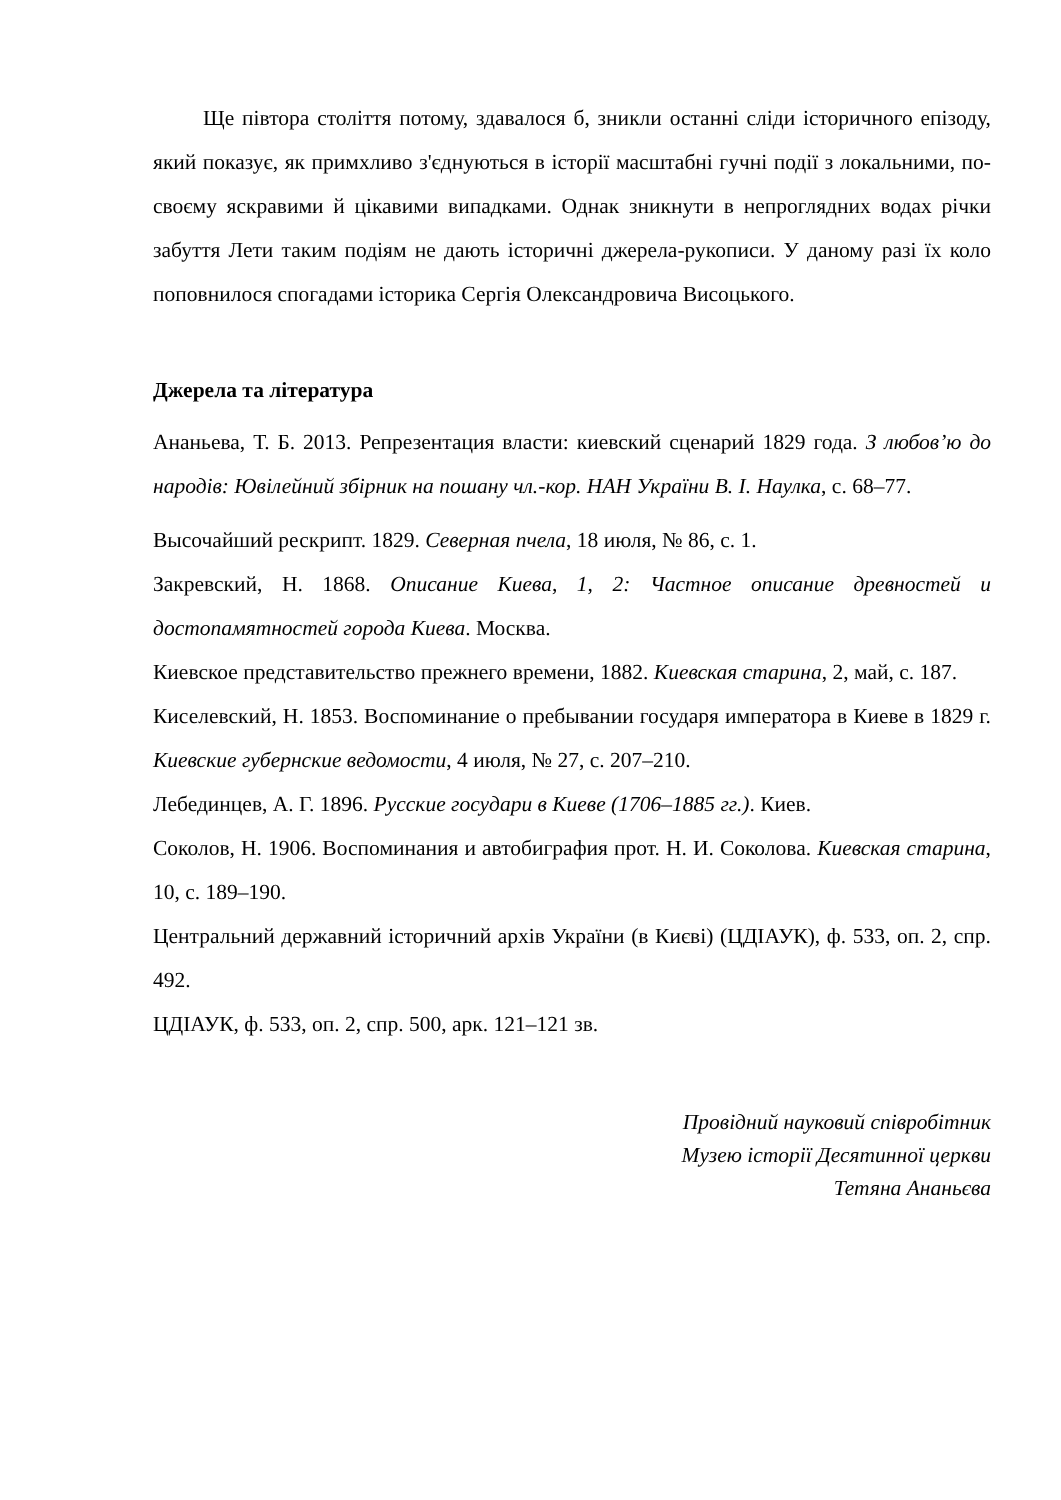Ще півтора століття потому, здавалося б, зникли останні сліди історичного епізоду, який показує, як примхливо з'єднуються в історії масштабні гучні події з локальними, по-своєму яскравими й цікавими випадками. Однак зникнути в непроглядних водах річки забуття Лети таким подіям не дають історичні джерела-рукописи. У даному разі їх коло поповнилося спогадами історика Сергія Олександровича Висоцького.
Джерела та література
Ананьева, Т. Б. 2013. Репрезентация власти: киевский сценарий 1829 года. З любов’ю до народів: Ювілейний збірник на пошану чл.-кор. НАН України В. І. Наулка, с. 68–77.
Высочайший рескрипт. 1829. Северная пчела, 18 июля, № 86, с. 1.
Закревский, Н. 1868. Описание Киева, 1, 2: Частное описание древностей и достопамятностей города Киева. Москва.
Киевское представительство прежнего времени, 1882. Киевская старина, 2, май, с. 187.
Киселевский, Н. 1853. Воспоминание о пребывании государя императора в Киеве в 1829 г. Киевские губернские ведомости, 4 июля, № 27, с. 207–210.
Лебединцев, А. Г. 1896. Русские государи в Киеве (1706–1885 гг.). Киев.
Соколов, Н. 1906. Воспоминания и автобиграфия прот. Н. И. Соколова. Киевская старина, 10, с. 189–190.
Центральний державний історичний архів України (в Києві) (ЦДІАУК), ф. 533, оп. 2, спр. 492.
ЦДІАУК, ф. 533, оп. 2, спр. 500, арк. 121–121 зв.
Провідний науковий співробітник
Музею історії Десятинної церкви
Тетяна Ананьєва